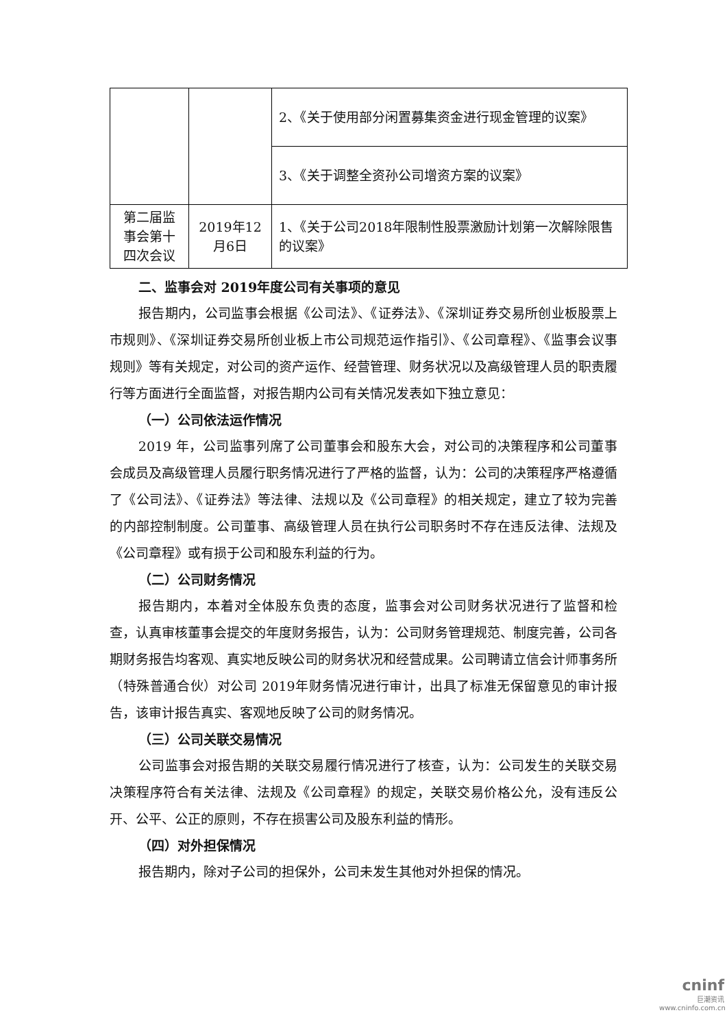| | | 2、《关于使用部分闲置募集资金进行现金管理的议案》 |
| | | 3、《关于调整全资孙公司增资方案的议案》 |
| 第二届监事会第十四次会议 | 2019年12月6日 | 1、《关于公司2018年限制性股票激励计划第一次解除限售的议案》 |
二、监事会对 2019年度公司有关事项的意见
报告期内，公司监事会根据《公司法》、《证券法》、《深圳证券交易所创业板股票上市规则》、《深圳证券交易所创业板上市公司规范运作指引》、《公司章程》、《监事会议事规则》等有关规定，对公司的资产运作、经营管理、财务状况以及高级管理人员的职责履行等方面进行全面监督，对报告期内公司有关情况发表如下独立意见：
（一）公司依法运作情况
2019 年，公司监事列席了公司董事会和股东大会，对公司的决策程序和公司董事会成员及高级管理人员履行职务情况进行了严格的监督，认为：公司的决策程序严格遵循了《公司法》、《证券法》等法律、法规以及《公司章程》的相关规定，建立了较为完善的内部控制制度。公司董事、高级管理人员在执行公司职务时不存在违反法律、法规及《公司章程》或有损于公司和股东利益的行为。
（二）公司财务情况
报告期内，本着对全体股东负责的态度，监事会对公司财务状况进行了监督和检查，认真审核董事会提交的年度财务报告，认为：公司财务管理规范、制度完善，公司各期财务报告均客观、真实地反映公司的财务状况和经营成果。公司聘请立信会计师事务所（特殊普通合伙）对公司 2019年财务情况进行审计，出具了标准无保留意见的审计报告，该审计报告真实、客观地反映了公司的财务情况。
（三）公司关联交易情况
公司监事会对报告期的关联交易履行情况进行了核查，认为：公司发生的关联交易决策程序符合有关法律、法规及《公司章程》的规定，关联交易价格公允，没有违反公开、公平、公正的原则，不存在损害公司及股东利益的情形。
（四）对外担保情况
报告期内，除对子公司的担保外，公司未发生其他对外担保的情况。
cninf
巨潮资讯
www.cninfo.com.cn